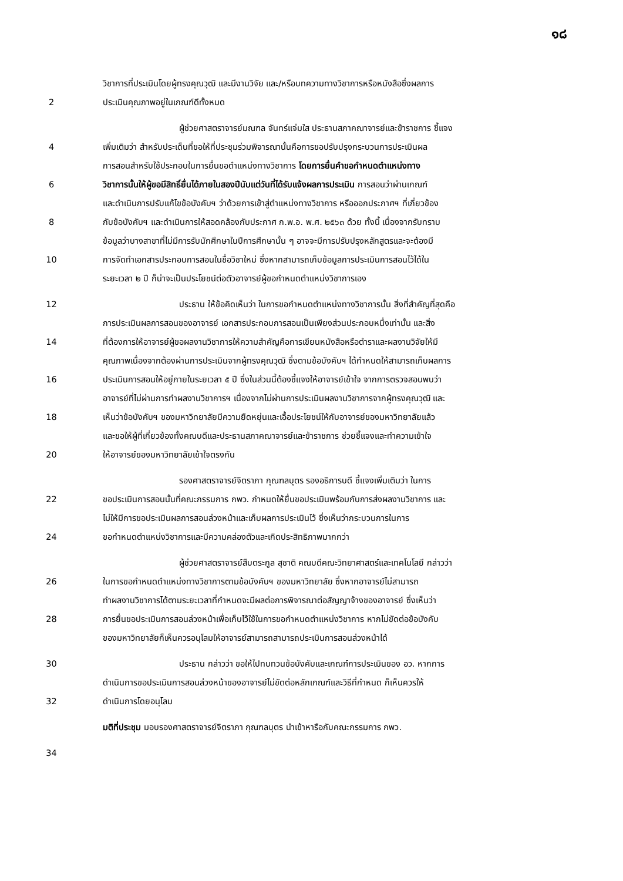๑๘
วิชาการที่ประเมินโดยผู้ทรงคุณวุฒิ และมีงานวิจัย และ/หรือบทความทางวิชาการหรือหนังสือซึ่งผลการ
2 ประเมินคุณภาพอยู่ในเกณฑ์ดีทั้งหมด
ผู้ช่วยศาสตราจารย์มณฑล จันทร์แจ่มใส ประธานสภาคณาจารย์และข้าราชการ ชี้แจง
4 เพิ่มเติมว่า สำหรับประเด็นที่ขอให้ที่ประชุมร่วมพิจารณานั้นคือการขอปรับปรุงกระบวนการประเมินผล
การสอนสำหรับใช้ประกอบในการยื่นขอตำแหน่งทางวิชาการ โดยการยื่นคำขอกำหนดตำแหน่งทาง
6 วิชาการนั้นให้ผู้ขอมีสิทธิ์ยื่นได้ภายในสองปีนับแต่วันที่ได้รับแจ้งผลการประเมิน การสอนว่าผ่านเกณฑ์
และดำเนินการปรับแก้ไขข้อบังคับฯ ว่าด้วยการเข้าสู่ตำแหน่งทางวิชาการ หรือออกประกาศฯ ที่เกี่ยวข้อง
8 กับข้อบังคับฯ และดำเนินการให้สอดคล้องกับประกาศ ก.พ.อ. พ.ศ. ๒๕๖๓ ด้วย ทั้งนี้ เนื่องจากรับทราบ
ข้อมูลว่าบางสาขาที่ไม่มีการรับนักศึกษาในปีการศึกษานั้น ๆ อาจจะมีการปรับปรุงหลักสูตรและจะต้องมี
10 การจัดทำเอกสารประกอบการสอนในชื่อวิชาใหม่ ซึ่งหากสามารถเก็บข้อมูลการประเมินการสอนไว้ได้ใน
ระยะเวลา ๒ ปี ก็น่าจะเป็นประโยชน์ต่อตัวอาจารย์ผู้ขอกำหนดตำแหน่งวิชาการเอง
12 ประธาน ให้ข้อคิดเห็นว่า ในการขอกำหนดตำแหน่งทางวิชาการนั้น สิ่งที่สำคัญที่สุดคือ
การประเมินผลการสอนของอาจารย์ เอกสารประกอบการสอนเป็นเพียงส่วนประกอบหนึ่งเท่านั้น และสิ่ง
14 ที่ต้องการให้อาจารย์ผู้ขอผลงานวิชาการให้ความสำคัญคือการเขียนหนังสือหรือตำราและผลงานวิจัยให้มี
คุณภาพเนื่องจากต้องผ่านการประเมินจากผู้ทรงคุณวุฒิ ซึ่งตามข้อบังคับฯ ได้กำหนดให้สามารถเก็บผลการ
16 ประเมินการสอนให้อยู่ภายในระยเวลา ๕ ปี ซึ่งในส่วนนี้ต้องชี้แจงให้อาจารย์เข้าใจ จากการตรวจสอบพบว่า
อาจารย์ที่ไม่ผ่านการทำผลงานวิชาการฯ เนื่องจากไม่ผ่านการประเมินผลงานวิชาการจากผู้ทรงคุณวุฒิ และ
18 เห็นว่าข้อบังคับฯ ของมหาวิทยาลัยมีความยืดหยุ่นและเอื้อประโยชน์ให้กับอาจารย์ของมหาวิทยาลัยแล้ว
และขอให้ผู้ที่เกี่ยวข้องทั้งคณบดีและประธานสภาคณาจารย์และข้าราชการ ช่วยชี้แจงและทำความเข้าใจ
20 ให้อาจารย์ของมหาวิทยาลัยเข้าใจตรงกัน
รองศาสตราจารย์จิตราภา กุณฑลบุตร รองอธิการบดี ชี้แจงเพิ่มเติมว่า ในการ
22 ขอประเมินการสอนนั้นที่คณะกรรมการ กพว. กำหนดให้ยื่นขอประเมินพร้อมกับการส่งผลงานวิชาการ และ
ไม่ให้มีการขอประเมินผลการสอนล่วงหน้าและเก็บผลการประเมินไว้ ซึ่งเห็นว่ากระบวนการในการ
24 ขอกำหนดตำแหน่งวิชาการและมีความคล่องตัวและเกิดประสิทธิภาพมากกว่า
ผู้ช่วยศาสตราจารย์สืบตระกูล สุชาติ คณบดีคณะวิทยาศาสตร์และเทคโนโลยี กล่าวว่า
26 ในการขอกำหนดตำแหน่งทางวิชาการตามข้อบังคับฯ ของมหาวิทยาลัย ซึ่งหากอาจารย์ไม่สามารถ
ทำผลงานวิชาการได้ตามระยะเวลาที่กำหนดจะมีผลต่อการพิจารณาต่อสัญญาจ้างของอาจารย์ ซึ่งเห็นว่า
28 การยื่นขอประเมินการสอนล่วงหน้าเพื่อเก็บไว้ใช้ในการขอกำหนดตำแหน่งวิชาการ หากไม่ขัดต่อข้อบังคับ
ของมหาวิทยาลัยก็เห็นควรอนุโลมให้อาจารย์สามารถสามารถประเมินการสอนล่วงหน้าได้
30 ประธาน กล่าวว่า ขอให้ไปทบทวนข้อบังคับและเกณฑ์การประเมินของ อว. หากการ
ดำเนินการขอประเมินการสอนล่วงหน้าของอาจารย์ไม่ขัดต่อหลักเกณฑ์และวิธีที่กำหนด ก็เห็นควรให้
32 ดำเนินการโดยอนุโลม
มติที่ประชุม มอบรองศาสตราจารย์จิตราภา กุณฑลบุตร นำเข้าหารือกับคณะกรรมการ กพว.
34